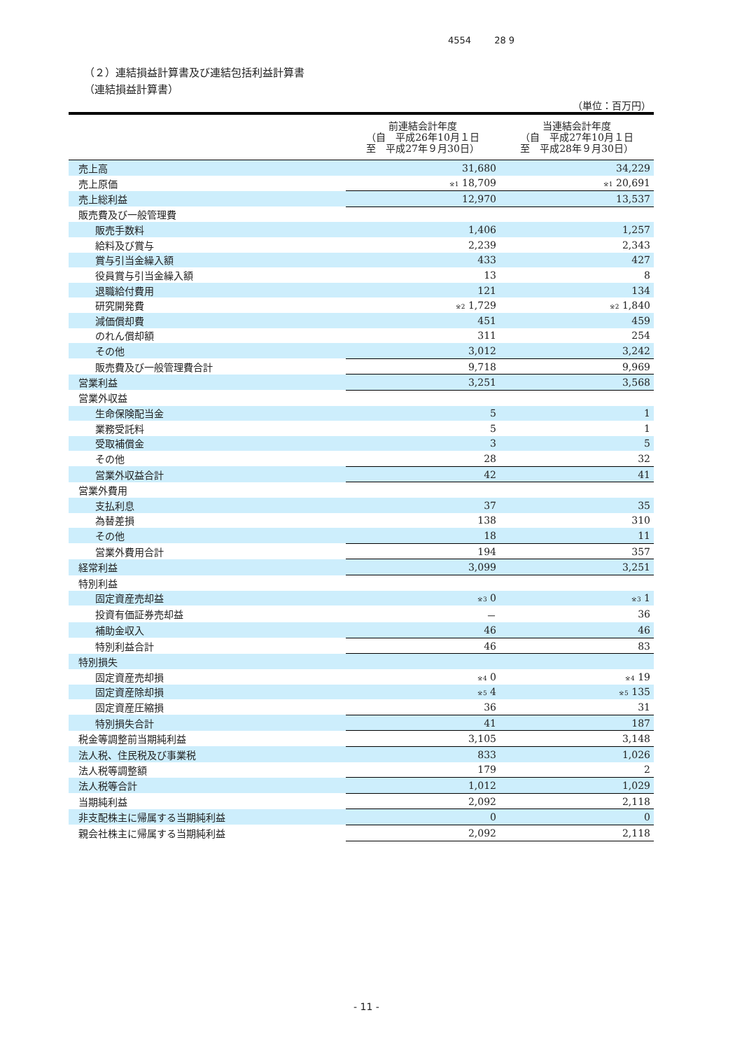4554 28 9
（２）連結損益計算書及び連結包括利益計算書
（連結損益計算書）
（単位：百万円）
| | 前連結会計年度 （自 平成26年10月１日 至 平成27年９月30日） | 当連結会計年度 （自 平成27年10月１日 至 平成28年９月30日） |
| --- | --- | --- |
| 売上高 | 31,680 | 34,229 |
| 売上原価 | <sup>※1</sup> 18,709 | <sup>※1</sup> 20,691 |
| 売上総利益 | 12,970 | 13,537 |
| 販売費及び一般管理費 | | |
| 販売手数料 | 1,406 | 1,257 |
| 給料及び賞与 | 2,239 | 2,343 |
| 賞与引当金繰入額 | 433 | 427 |
| 役員賞与引当金繰入額 | 13 | 8 |
| 退職給付費用 | 121 | 134 |
| 研究開発費 | <sup>※2</sup> 1,729 | <sup>※2</sup> 1,840 |
| 減価償却費 | 451 | 459 |
| のれん償却額 | 311 | 254 |
| その他 | 3,012 | 3,242 |
| 販売費及び一般管理費合計 | 9,718 | 9,969 |
| 営業利益 | 3,251 | 3,568 |
| 営業外収益 | | |
| 生命保険配当金 | 5 | 1 |
| 業務受託料 | 5 | 1 |
| 受取補償金 | 3 | 5 |
| その他 | 28 | 32 |
| 営業外収益合計 | 42 | 41 |
| 営業外費用 | | |
| 支払利息 | 37 | 35 |
| 為替差損 | 138 | 310 |
| その他 | 18 | 11 |
| 営業外費用合計 | 194 | 357 |
| 経常利益 | 3,099 | 3,251 |
| 特別利益 | | |
| 固定資産売却益 | <sup>※3</sup> 0 | <sup>※3</sup> 1 |
| 投資有価証券売却益 | － | 36 |
| 補助金収入 | 46 | 46 |
| 特別利益合計 | 46 | 83 |
| 特別損失 | | |
| 固定資産売却損 | <sup>※4</sup> 0 | <sup>※4</sup> 19 |
| 固定資産除却損 | <sup>※5</sup> 4 | <sup>※5</sup> 135 |
| 固定資産圧縮損 | 36 | 31 |
| 特別損失合計 | 41 | 187 |
| 税金等調整前当期純利益 | 3,105 | 3,148 |
| 法人税、住民税及び事業税 | 833 | 1,026 |
| 法人税等調整額 | 179 | 2 |
| 法人税等合計 | 1,012 | 1,029 |
| 当期純利益 | 2,092 | 2,118 |
| 非支配株主に帰属する当期純利益 | 0 | 0 |
| 親会社株主に帰属する当期純利益 | 2,092 | 2,118 |
- 11 -